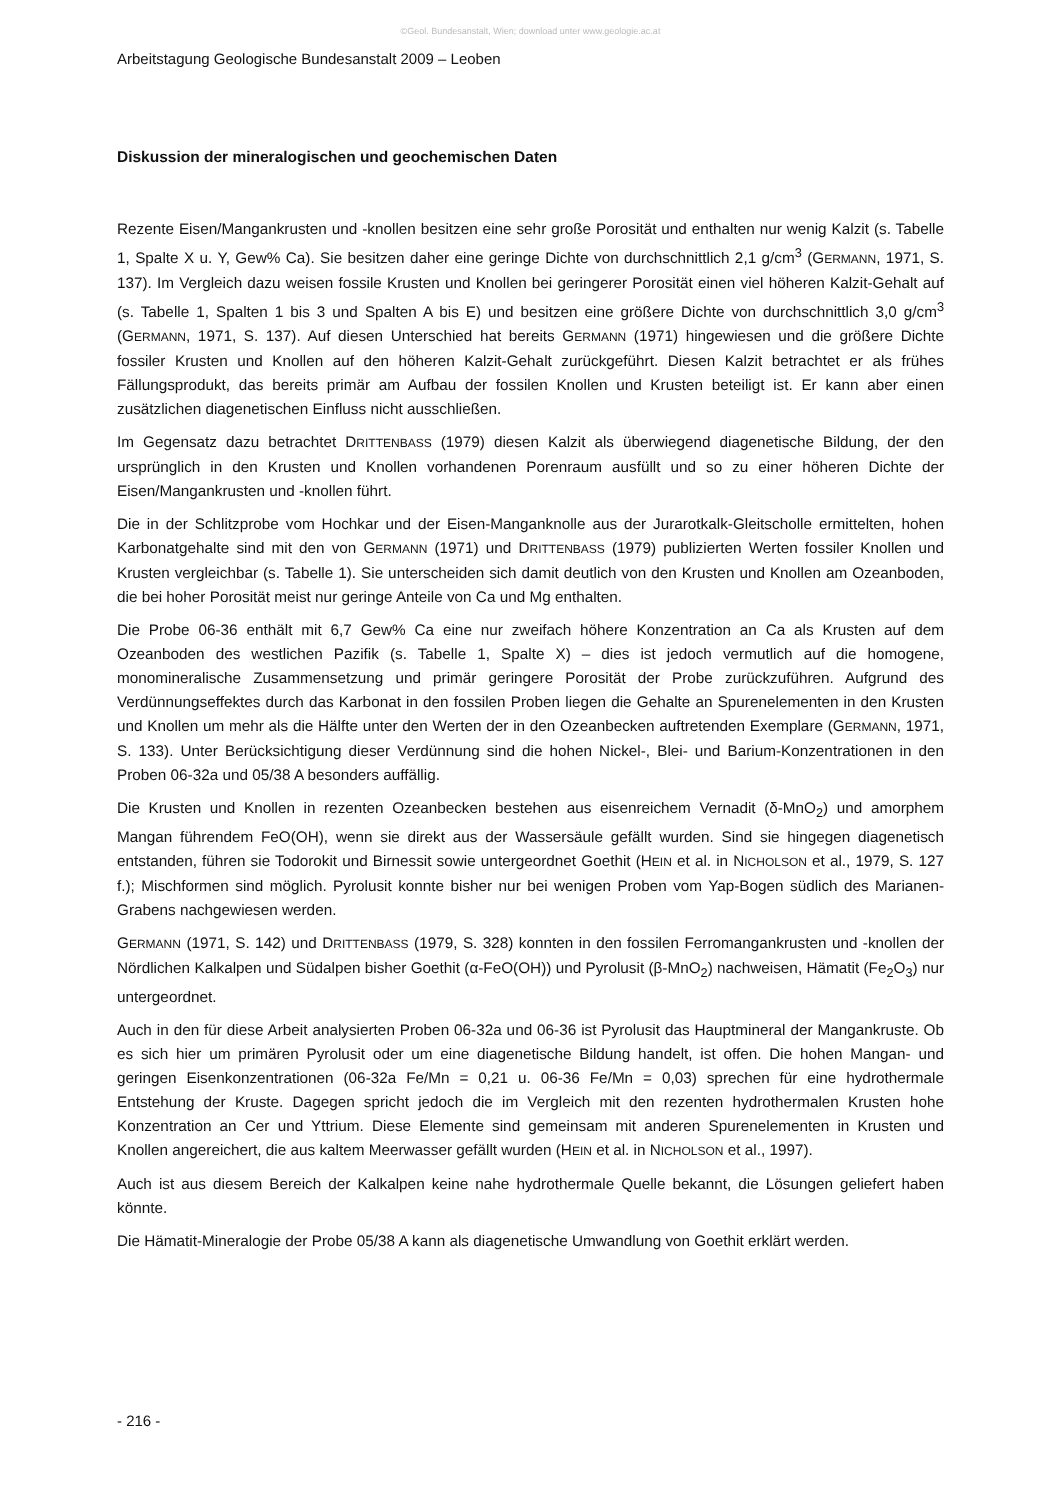©Geol. Bundesanstalt, Wien; download unter www.geologie.ac.at
Arbeitstagung Geologische Bundesanstalt 2009 – Leoben
Diskussion der mineralogischen und geochemischen Daten
Rezente Eisen/Mangankrusten und -knollen besitzen eine sehr große Porosität und enthalten nur wenig Kalzit (s. Tabelle 1, Spalte X u. Y, Gew% Ca). Sie besitzen daher eine geringe Dichte von durchschnittlich 2,1 g/cm<sup>3</sup> (GERMANN, 1971, S. 137). Im Vergleich dazu weisen fossile Krusten und Knollen bei geringerer Porosität einen viel höheren Kalzit-Gehalt auf (s. Tabelle 1, Spalten 1 bis 3 und Spalten A bis E) und besitzen eine größere Dichte von durchschnittlich 3,0 g/cm<sup>3</sup> (GERMANN, 1971, S. 137). Auf diesen Unterschied hat bereits GERMANN (1971) hingewiesen und die größere Dichte fossiler Krusten und Knollen auf den höheren Kalzit-Gehalt zurückgeführt. Diesen Kalzit betrachtet er als frühes Fällungsprodukt, das bereits primär am Aufbau der fossilen Knollen und Krusten beteiligt ist. Er kann aber einen zusätzlichen diagenetischen Einfluss nicht ausschließen.
Im Gegensatz dazu betrachtet DRITTENBASS (1979) diesen Kalzit als überwiegend diagenetische Bildung, der den ursprünglich in den Krusten und Knollen vorhandenen Porenraum ausfüllt und so zu einer höheren Dichte der Eisen/Mangankrusten und -knollen führt.
Die in der Schlitzprobe vom Hochkar und der Eisen-Manganknolle aus der Jurarotkalk-Gleitscholle ermittelten, hohen Karbonatgehalte sind mit den von GERMANN (1971) und DRITTENBASS (1979) publizierten Werten fossiler Knollen und Krusten vergleichbar (s. Tabelle 1). Sie unterscheiden sich damit deutlich von den Krusten und Knollen am Ozeanboden, die bei hoher Porosität meist nur geringe Anteile von Ca und Mg enthalten.
Die Probe 06-36 enthält mit 6,7 Gew% Ca eine nur zweifach höhere Konzentration an Ca als Krusten auf dem Ozeanboden des westlichen Pazifik (s. Tabelle 1, Spalte X) – dies ist jedoch vermutlich auf die homogene, monomineralische Zusammensetzung und primär geringere Porosität der Probe zurückzuführen. Aufgrund des Verdünnungseffektes durch das Karbonat in den fossilen Proben liegen die Gehalte an Spurenelementen in den Krusten und Knollen um mehr als die Hälfte unter den Werten der in den Ozeanbecken auftretenden Exemplare (GERMANN, 1971, S. 133). Unter Berücksichtigung dieser Verdünnung sind die hohen Nickel-, Blei- und Barium-Konzentrationen in den Proben 06-32a und 05/38 A besonders auffällig.
Die Krusten und Knollen in rezenten Ozeanbecken bestehen aus eisenreichem Vernadit (δ-MnO<sub>2</sub>) und amorphem Mangan führendem FeO(OH), wenn sie direkt aus der Wassersäule gefällt wurden. Sind sie hingegen diagenetisch entstanden, führen sie Todorokit und Birnessit sowie untergeordnet Goethit (HEIN et al. in NICHOLSON et al., 1979, S. 127 f.); Mischformen sind möglich. Pyrolusit konnte bisher nur bei wenigen Proben vom Yap-Bogen südlich des Marianen-Grabens nachgewiesen werden.
GERMANN (1971, S. 142) und DRITTENBASS (1979, S. 328) konnten in den fossilen Ferromangankrusten und -knollen der Nördlichen Kalkalpen und Südalpen bisher Goethit (α-FeO(OH)) und Pyrolusit (β-MnO<sub>2</sub>) nachweisen, Hämatit (Fe<sub>2</sub>O<sub>3</sub>) nur untergeordnet.
Auch in den für diese Arbeit analysierten Proben 06-32a und 06-36 ist Pyrolusit das Hauptmineral der Mangankruste. Ob es sich hier um primären Pyrolusit oder um eine diagenetische Bildung handelt, ist offen. Die hohen Mangan- und geringen Eisenkonzentrationen (06-32a Fe/Mn = 0,21 u. 06-36 Fe/Mn = 0,03) sprechen für eine hydrothermale Entstehung der Kruste. Dagegen spricht jedoch die im Vergleich mit den rezenten hydrothermalen Krusten hohe Konzentration an Cer und Yttrium. Diese Elemente sind gemeinsam mit anderen Spurenelementen in Krusten und Knollen angereichert, die aus kaltem Meerwasser gefällt wurden (HEIN et al. in NICHOLSON et al., 1997).
Auch ist aus diesem Bereich der Kalkalpen keine nahe hydrothermale Quelle bekannt, die Lösungen geliefert haben könnte.
Die Hämatit-Mineralogie der Probe 05/38 A kann als diagenetische Umwandlung von Goethit erklärt werden.
- 216 -